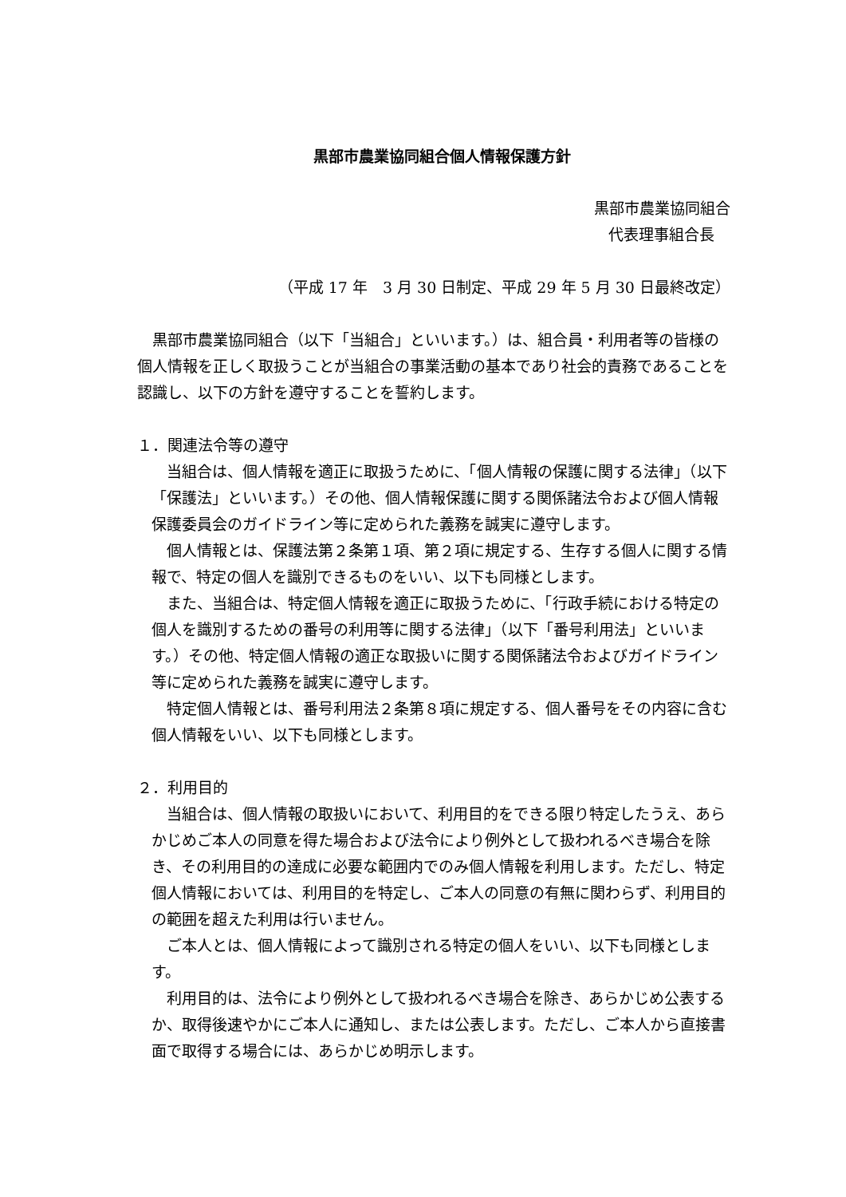黒部市農業協同組合個人情報保護方針
黒部市農業協同組合
代表理事組合長
（平成 17 年　3 月 30 日制定、平成 29 年 5 月 30 日最終改定）
　黒部市農業協同組合（以下「当組合」といいます。）は、組合員・利用者等の皆様の個人情報を正しく取扱うことが当組合の事業活動の基本であり社会的責務であることを認識し、以下の方針を遵守することを誓約します。
１．関連法令等の遵守
　当組合は、個人情報を適正に取扱うために、「個人情報の保護に関する法律」（以下「保護法」といいます。）その他、個人情報保護に関する関係諸法令および個人情報保護委員会のガイドライン等に定められた義務を誠実に遵守します。
　個人情報とは、保護法第２条第１項、第２項に規定する、生存する個人に関する情報で、特定の個人を識別できるものをいい、以下も同様とします。
　また、当組合は、特定個人情報を適正に取扱うために、「行政手続における特定の個人を識別するための番号の利用等に関する法律」（以下「番号利用法」といいます。）その他、特定個人情報の適正な取扱いに関する関係諸法令およびガイドライン等に定められた義務を誠実に遵守します。
　特定個人情報とは、番号利用法２条第８項に規定する、個人番号をその内容に含む個人情報をいい、以下も同様とします。
２．利用目的
　当組合は、個人情報の取扱いにおいて、利用目的をできる限り特定したうえ、あらかじめご本人の同意を得た場合および法令により例外として扱われるべき場合を除き、その利用目的の達成に必要な範囲内でのみ個人情報を利用します。ただし、特定個人情報においては、利用目的を特定し、ご本人の同意の有無に関わらず、利用目的の範囲を超えた利用は行いません。
　ご本人とは、個人情報によって識別される特定の個人をいい、以下も同様とします。
　利用目的は、法令により例外として扱われるべき場合を除き、あらかじめ公表するか、取得後速やかにご本人に通知し、または公表します。ただし、ご本人から直接書面で取得する場合には、あらかじめ明示します。